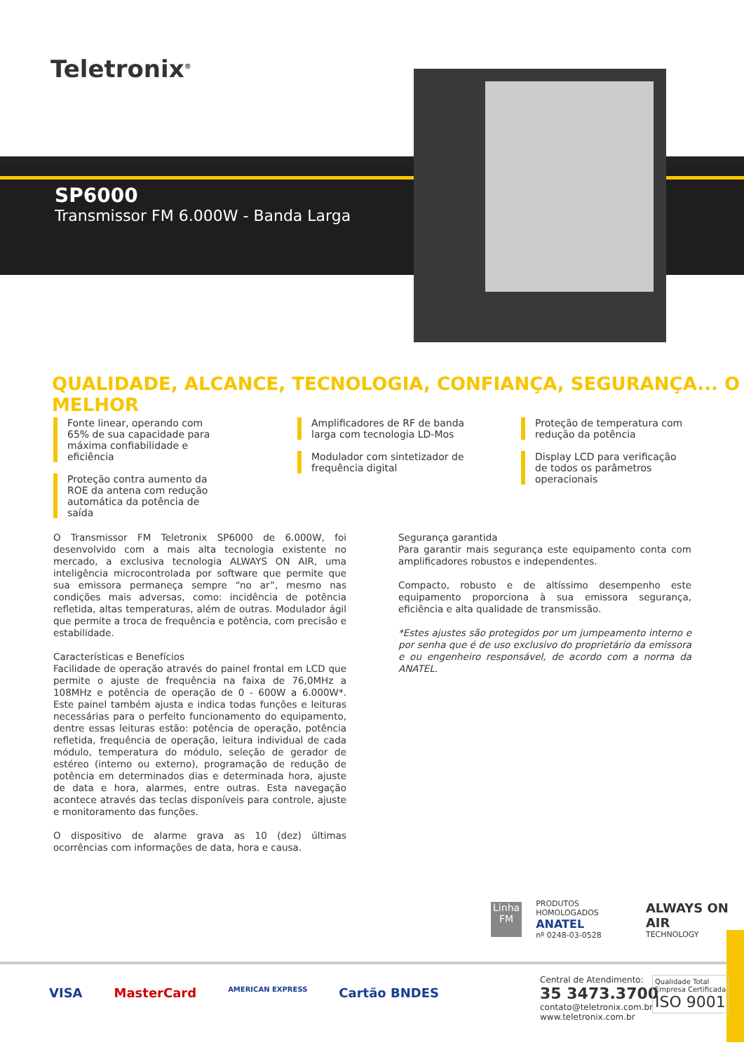Teletronix<sup>®</sup>
SP6000
Transmissor FM 6.000W - Banda Larga
QUALIDADE, ALCANCE, TECNOLOGIA, CONFIANÇA, SEGURANÇA... O MELHOR
Fonte linear, operando com 65% de sua capacidade para máxima confiabilidade e eficiência
Proteção contra aumento da ROE da antena com redução automática da potência de saída
Amplificadores de RF de banda larga com tecnologia LD-Mos
Modulador com sintetizador de frequência digital
Proteção de temperatura com redução da potência
Display LCD para verificação de todos os parâmetros operacionais
O Transmissor FM Teletronix SP6000 de 6.000W, foi desenvolvido com a mais alta tecnologia existente no mercado, a exclusiva tecnologia ALWAYS ON AIR, uma inteligência microcontrolada por software que permite que sua emissora permaneça sempre “no ar”, mesmo nas condições mais adversas, como: incidência de potência refletida, altas temperaturas, além de outras. Modulador ágil que permite a troca de frequência e potência, com precisão e estabilidade.
Características e Benefícios
Facilidade de operação através do painel frontal em LCD que permite o ajuste de frequência na faixa de 76,0MHz a 108MHz e potência de operação de 0 - 600W a 6.000W*. Este painel também ajusta e indica todas funções e leituras necessárias para o perfeito funcionamento do equipamento, dentre essas leituras estão: potência de operação, potência refletida, frequência de operação, leitura individual de cada módulo, temperatura do módulo, seleção de gerador de estéreo (interno ou externo), programação de redução de potência em determinados dias e determinada hora, ajuste de data e hora, alarmes, entre outras. Esta navegação acontece através das teclas disponíveis para controle, ajuste e monitoramento das funções.
O dispositivo de alarme grava as 10 (dez) últimas ocorrências com informações de data, hora e causa.
Segurança garantida
Para garantir mais segurança este equipamento conta com amplificadores robustos e independentes.
Compacto, robusto e de altíssimo desempenho este equipamento proporciona à sua emissora segurança, eficiência e alta qualidade de transmissão.
*Estes ajustes são protegidos por um jumpeamento interno e por senha que é de uso exclusivo do proprietário da emissora e ou engenheiro responsável, de acordo com a norma da ANATEL.
Linha FM
PRODUTOS HOMOLOGADOS
ANATEL
nº 0248-03-0528
ALWAYS ON AIR
TECHNOLOGY
VISA MasterCard AMERICAN EXPRESS Cartão BNDES
Central de Atendimento:
35 3473.3700
contato@teletronix.com.br
www.teletronix.com.br
Qualidade Total
Empresa Certificada
ISO 9001